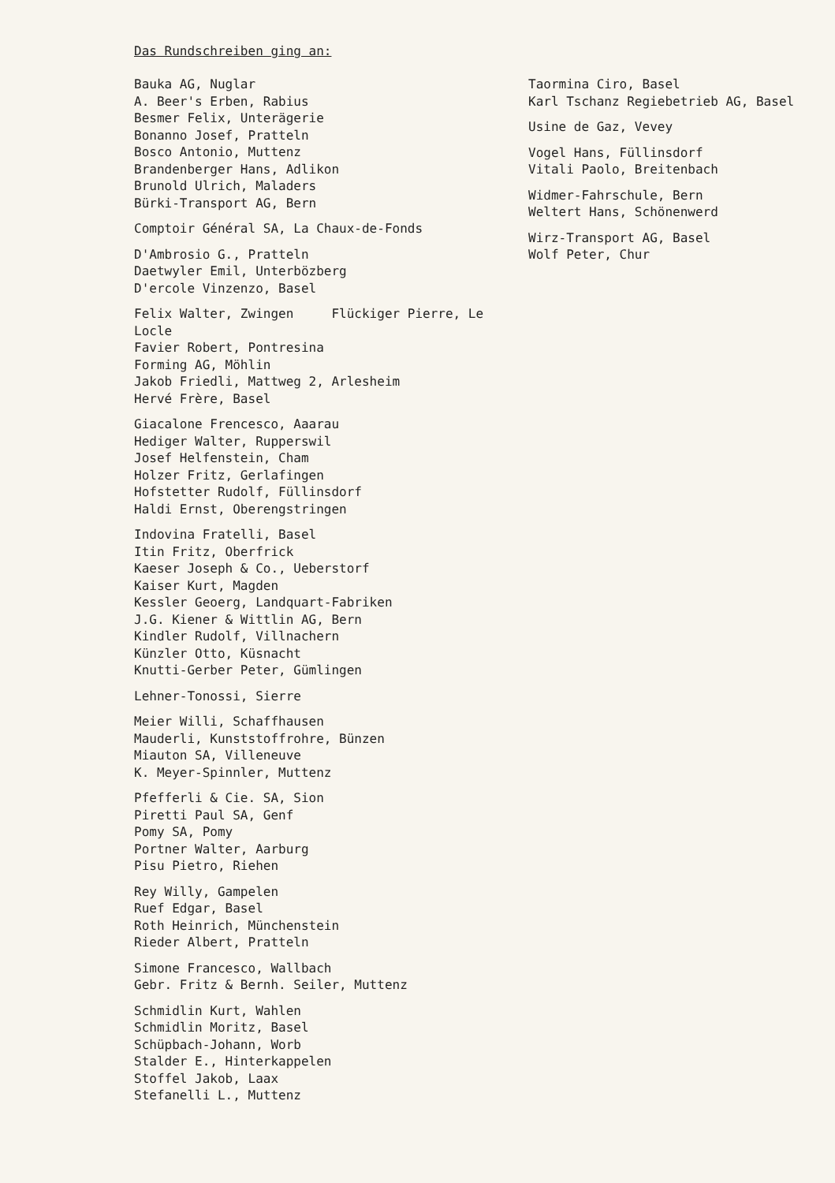Das Rundschreiben ging an:
Bauka AG, Nuglar
A. Beer's Erben, Rabius
Besmer Felix, Unterägerie
Bonanno Josef, Pratteln
Bosco Antonio, Muttenz
Brandenberger Hans, Adlikon
Brunold Ulrich, Maladers
Bürki-Transport AG, Bern
Comptoir Général SA, La Chaux-de-Fonds
D'Ambrosio G., Pratteln
Daetwyler Emil, Unterbözberg
D'ercole Vinzenzo, Basel
Felix Walter, Zwingen Flückiger Pierre, Le Locle
Favier Robert, Pontresina
Forming AG, Möhlin
Jakob Friedli, Mattweg 2, Arlesheim
Hervé Frère, Basel
Giacalone Frencesco, Aaarau
Hediger Walter, Rupperswil
Josef Helfenstein, Cham
Holzer Fritz, Gerlafingen
Hofstetter Rudolf, Füllinsdorf
Haldi Ernst, Oberengstringen
Indovina Fratelli, Basel
Itin Fritz, Oberfrick
Kaeser Joseph & Co., Ueberstorf
Kaiser Kurt, Magden
Kessler Geoerg, Landquart-Fabriken
J.G. Kiener & Wittlin AG, Bern
Kindler Rudolf, Villnachern
Künzler Otto, Küsnacht
Knutti-Gerber Peter, Gümlingen
Lehner-Tonossi, Sierre
Meier Willi, Schaffhausen
Mauderli, Kunststoffrohre, Bünzen
Miauton SA, Villeneuve
K. Meyer-Spinnler, Muttenz
Pfefferli & Cie. SA, Sion
Piretti Paul SA, Genf
Pomy SA, Pomy
Portner Walter, Aarburg
Pisu Pietro, Riehen
Rey Willy, Gampelen
Ruef Edgar, Basel
Roth Heinrich, Münchenstein
Rieder Albert, Pratteln
Simone Francesco, Wallbach
Gebr. Fritz & Bernh. Seiler, Muttenz
Schmidlin Kurt, Wahlen
Schmidlin Moritz, Basel
Schüpbach-Johann, Worb
Stalder E., Hinterkappelen
Stoffel Jakob, Laax
Stefanelli L., Muttenz
Taormina Ciro, Basel
Karl Tschanz Regiebetrieb AG, Basel
Usine de Gaz, Vevey
Vogel Hans, Füllinsdorf
Vitali Paolo, Breitenbach
Widmer-Fahrschule, Bern
Weltert Hans, Schönenwerd
Wirz-Transport AG, Basel
Wolf Peter, Chur